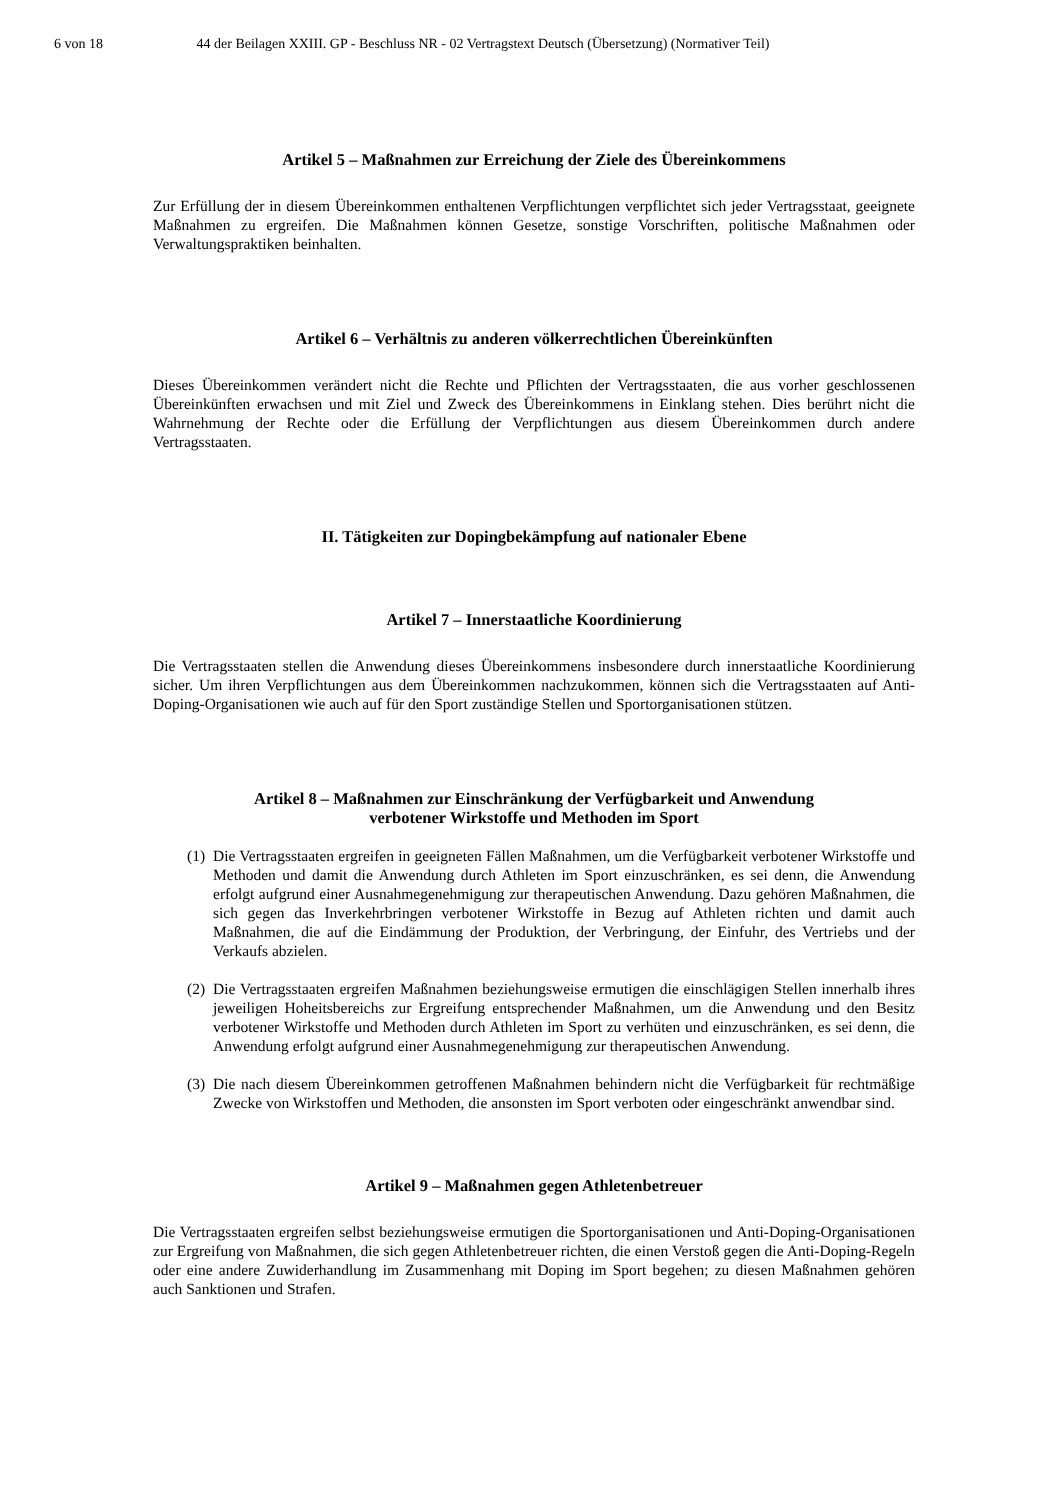6 von 18 44 der Beilagen XXIII. GP - Beschluss NR - 02 Vertragstext Deutsch (Übersetzung) (Normativer Teil)
Artikel 5 – Maßnahmen zur Erreichung der Ziele des Übereinkommens
Zur Erfüllung der in diesem Übereinkommen enthaltenen Verpflichtungen verpflichtet sich jeder Vertragsstaat, geeignete Maßnahmen zu ergreifen. Die Maßnahmen können Gesetze, sonstige Vorschriften, politische Maßnahmen oder Verwaltungspraktiken beinhalten.
Artikel 6 – Verhältnis zu anderen völkerrechtlichen Übereinkünften
Dieses Übereinkommen verändert nicht die Rechte und Pflichten der Vertragsstaaten, die aus vorher geschlossenen Übereinkünften erwachsen und mit Ziel und Zweck des Übereinkommens in Einklang stehen. Dies berührt nicht die Wahrnehmung der Rechte oder die Erfüllung der Verpflichtungen aus diesem Übereinkommen durch andere Vertragsstaaten.
II. Tätigkeiten zur Dopingbekämpfung auf nationaler Ebene
Artikel 7 – Innerstaatliche Koordinierung
Die Vertragsstaaten stellen die Anwendung dieses Übereinkommens insbesondere durch innerstaatliche Koordinierung sicher. Um ihren Verpflichtungen aus dem Übereinkommen nachzukommen, können sich die Vertragsstaaten auf Anti-Doping-Organisationen wie auch auf für den Sport zuständige Stellen und Sportorganisationen stützen.
Artikel 8 – Maßnahmen zur Einschränkung der Verfügbarkeit und Anwendung
verbotener Wirkstoffe und Methoden im Sport
(1)
Die Vertragsstaaten ergreifen in geeigneten Fällen Maßnahmen, um die Verfügbarkeit verbotener Wirkstoffe und Methoden und damit die Anwendung durch Athleten im Sport einzuschränken, es sei denn, die Anwendung erfolgt aufgrund einer Ausnahmegenehmigung zur therapeutischen Anwendung. Dazu gehören Maßnahmen, die sich gegen das Inverkehrbringen verbotener Wirkstoffe in Bezug auf Athleten richten und damit auch Maßnahmen, die auf die Eindämmung der Produktion, der Verbringung, der Einfuhr, des Vertriebs und der Verkaufs abzielen.
(2)
Die Vertragsstaaten ergreifen Maßnahmen beziehungsweise ermutigen die einschlägigen Stellen innerhalb ihres jeweiligen Hoheitsbereichs zur Ergreifung entsprechender Maßnahmen, um die Anwendung und den Besitz verbotener Wirkstoffe und Methoden durch Athleten im Sport zu verhüten und einzuschränken, es sei denn, die Anwendung erfolgt aufgrund einer Ausnahmegenehmigung zur therapeutischen Anwendung.
(3)
Die nach diesem Übereinkommen getroffenen Maßnahmen behindern nicht die Verfügbarkeit für rechtmäßige Zwecke von Wirkstoffen und Methoden, die ansonsten im Sport verboten oder eingeschränkt anwendbar sind.
Artikel 9 – Maßnahmen gegen Athletenbetreuer
Die Vertragsstaaten ergreifen selbst beziehungsweise ermutigen die Sportorganisationen und Anti-Doping-Organisationen zur Ergreifung von Maßnahmen, die sich gegen Athletenbetreuer richten, die einen Verstoß gegen die Anti-Doping-Regeln oder eine andere Zuwiderhandlung im Zusammenhang mit Doping im Sport begehen; zu diesen Maßnahmen gehören auch Sanktionen und Strafen.